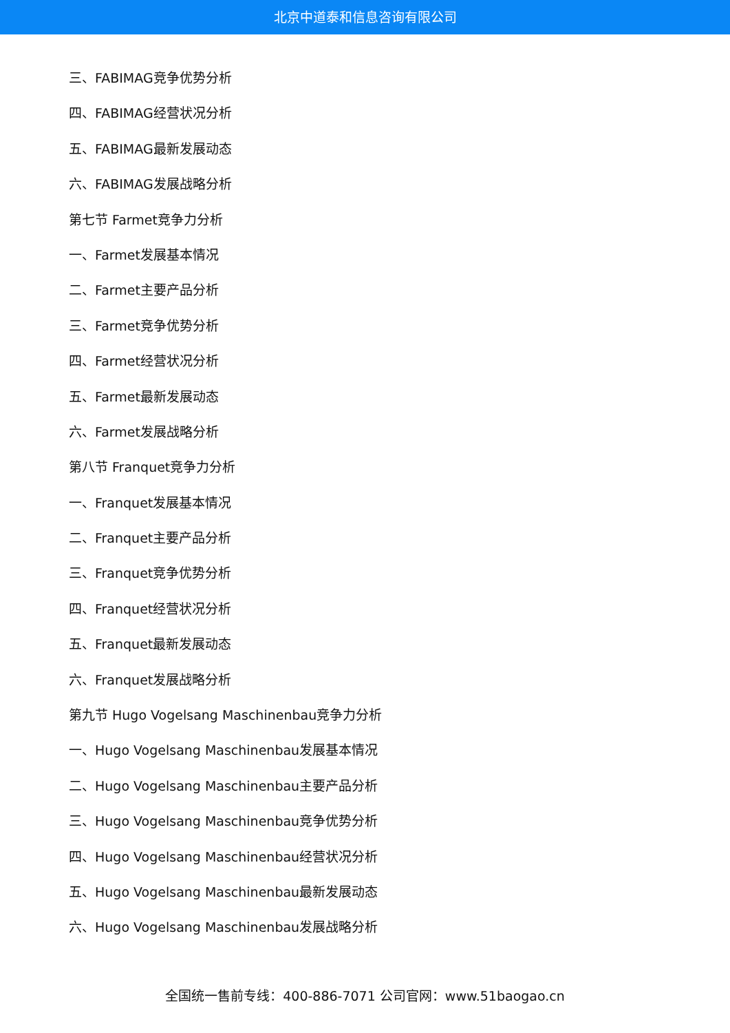北京中道泰和信息咨询有限公司
三、FABIMAG竞争优势分析
四、FABIMAG经营状况分析
五、FABIMAG最新发展动态
六、FABIMAG发展战略分析
第七节 Farmet竞争力分析
一、Farmet发展基本情况
二、Farmet主要产品分析
三、Farmet竞争优势分析
四、Farmet经营状况分析
五、Farmet最新发展动态
六、Farmet发展战略分析
第八节 Franquet竞争力分析
一、Franquet发展基本情况
二、Franquet主要产品分析
三、Franquet竞争优势分析
四、Franquet经营状况分析
五、Franquet最新发展动态
六、Franquet发展战略分析
第九节 Hugo Vogelsang Maschinenbau竞争力分析
一、Hugo Vogelsang Maschinenbau发展基本情况
二、Hugo Vogelsang Maschinenbau主要产品分析
三、Hugo Vogelsang Maschinenbau竞争优势分析
四、Hugo Vogelsang Maschinenbau经营状况分析
五、Hugo Vogelsang Maschinenbau最新发展动态
六、Hugo Vogelsang Maschinenbau发展战略分析
全国统一售前专线：400-886-7071 公司官网：www.51baogao.cn